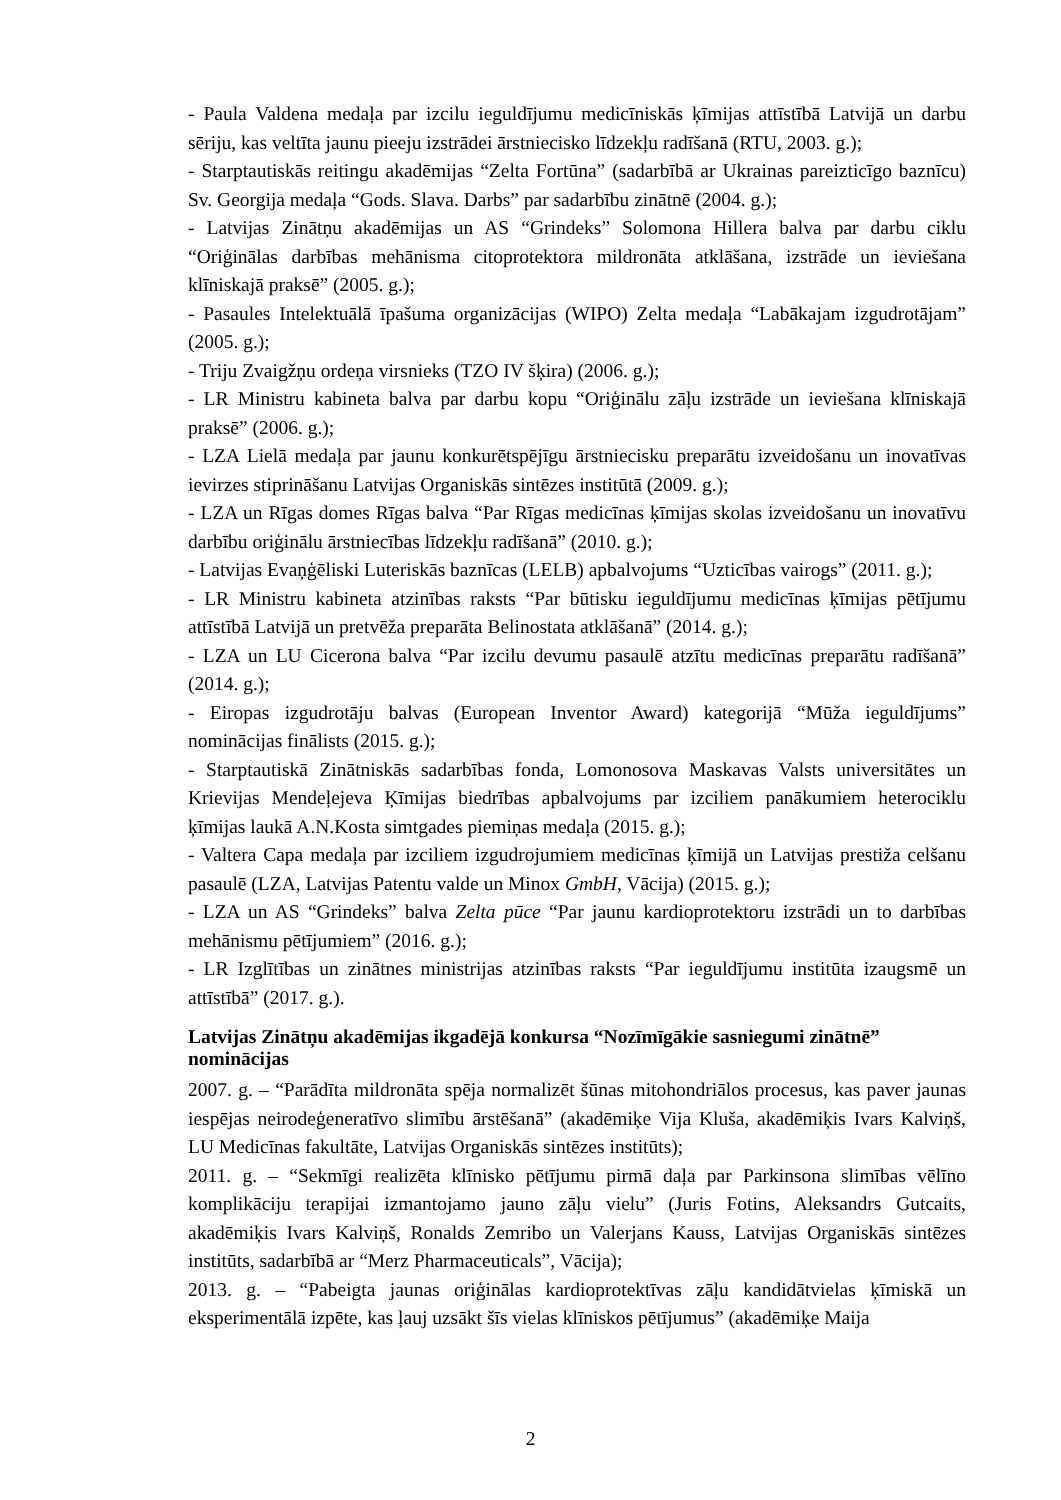- Paula Valdena medaļa par izcilu ieguldījumu medicīniskās ķīmijas attīstībā Latvijā un darbu sēriju, kas veltīta jaunu pieeju izstrādei ārstniecisko līdzekļu radīšanā (RTU, 2003. g.);
- Starptautiskās reitingu akadēmijas “Zelta Fortūna” (sadarbībā ar Ukrainas pareizticīgo baznīcu) Sv. Georgija medaļa “Gods. Slava. Darbs” par sadarbību zinātnē (2004. g.);
- Latvijas Zinātņu akadēmijas un AS “Grindeks” Solomona Hillera balva par darbu ciklu “Oriģinālas darbības mehānisma citoprotektora mildronāta atklāšana, izstrāde un ieviešana klīniskajā praksē” (2005. g.);
- Pasaules Intelektuālā īpašuma organizācijas (WIPO) Zelta medaļa “Labākajam izgudrotājam” (2005. g.);
- Triju Zvaigžņu ordeņa virsnieks (TZO IV šķira) (2006. g.);
- LR Ministru kabineta balva par darbu kopu “Oriģinālu zāļu izstrāde un ieviešana klīniskajā praksē” (2006. g.);
- LZA Lielā medaļa par jaunu konkurētspējīgu ārstniecisku preparātu izveidošanu un inovatīvas ievirzes stiprināšanu Latvijas Organiskās sintēzes institūtā (2009. g.);
- LZA un Rīgas domes Rīgas balva “Par Rīgas medicīnas ķīmijas skolas izveidošanu un inovatīvu darbību oriģinālu ārstniecības līdzekļu radīšanā” (2010. g.);
- Latvijas Evaņģēliski Luteriskās baznīcas (LELB) apbalvojums “Uzticības vairogs” (2011. g.);
- LR Ministru kabineta atzinības raksts “Par būtisku ieguldījumu medicīnas ķīmijas pētījumu attīstībā Latvijā un pretvēža preparāta Belinostata atklāšanā” (2014. g.);
- LZA un LU Cicerona balva “Par izcilu devumu pasaulē atzītu medicīnas preparātu radīšanā” (2014. g.);
- Eiropas izgudrotāju balvas (European Inventor Award) kategorijā “Mūža ieguldījums” nominācijas finālists (2015. g.);
- Starptautiskā Zinātniskās sadarbības fonda, Lomonosova Maskavas Valsts universitātes un Krievijas Mendeļejeva Ķīmijas biedrības apbalvojums par izciliem panākumiem heterociklu ķīmijas laukā A.N.Kosta simtgades piemiņas medaļa (2015. g.);
- Valtera Capa medaļa par izciliem izgudrojumiem medicīnas ķīmijā un Latvijas prestiža celšanu pasaulē (LZA, Latvijas Patentu valde un Minox GmbH, Vācija) (2015. g.);
- LZA un AS “Grindeks” balva Zelta pūce “Par jaunu kardioprotektoru izstrādi un to darbības mehānismu pētījumiem” (2016. g.);
- LR Izglītības un zinātnes ministrijas atzinības raksts “Par ieguldījumu institūta izaugsmē un attīstībā” (2017. g.).
Latvijas Zinātņu akadēmijas ikgadējā konkursa “Nozīmīgākie sasniegumi zinātnē” nominācijas
2007. g. – “Parādīta mildronāta spēja normalizēt šūnas mitohondriālos procesus, kas paver jaunas iespējas neirodeģeneratīvo slimību ārstēšanā” (akadēmiķe Vija Kluša, akadēmiķis Ivars Kalviņš, LU Medicīnas fakultāte, Latvijas Organiskās sintēzes institūts);
2011. g. – “Sekmīgi realizēta klīnisko pētījumu pirmā daļa par Parkinsona slimības vēlīno komplikāciju terapijai izmantojamo jauno zāļu vielu” (Juris Fotins, Aleksandrs Gutcaits, akadēmiķis Ivars Kalviņš, Ronalds Zemribo un Valerjans Kauss, Latvijas Organiskās sintēzes institūts, sadarbībā ar “Merz Pharmaceuticals”, Vācija);
2013. g. – “Pabeigta jaunas oriģinālas kardioprotektīvas zāļu kandidātvielas ķīmiskā un eksperimentālā izpēte, kas ļauj uzsākt šīs vielas klīniskos pētījumus” (akadēmiķe Maija
2